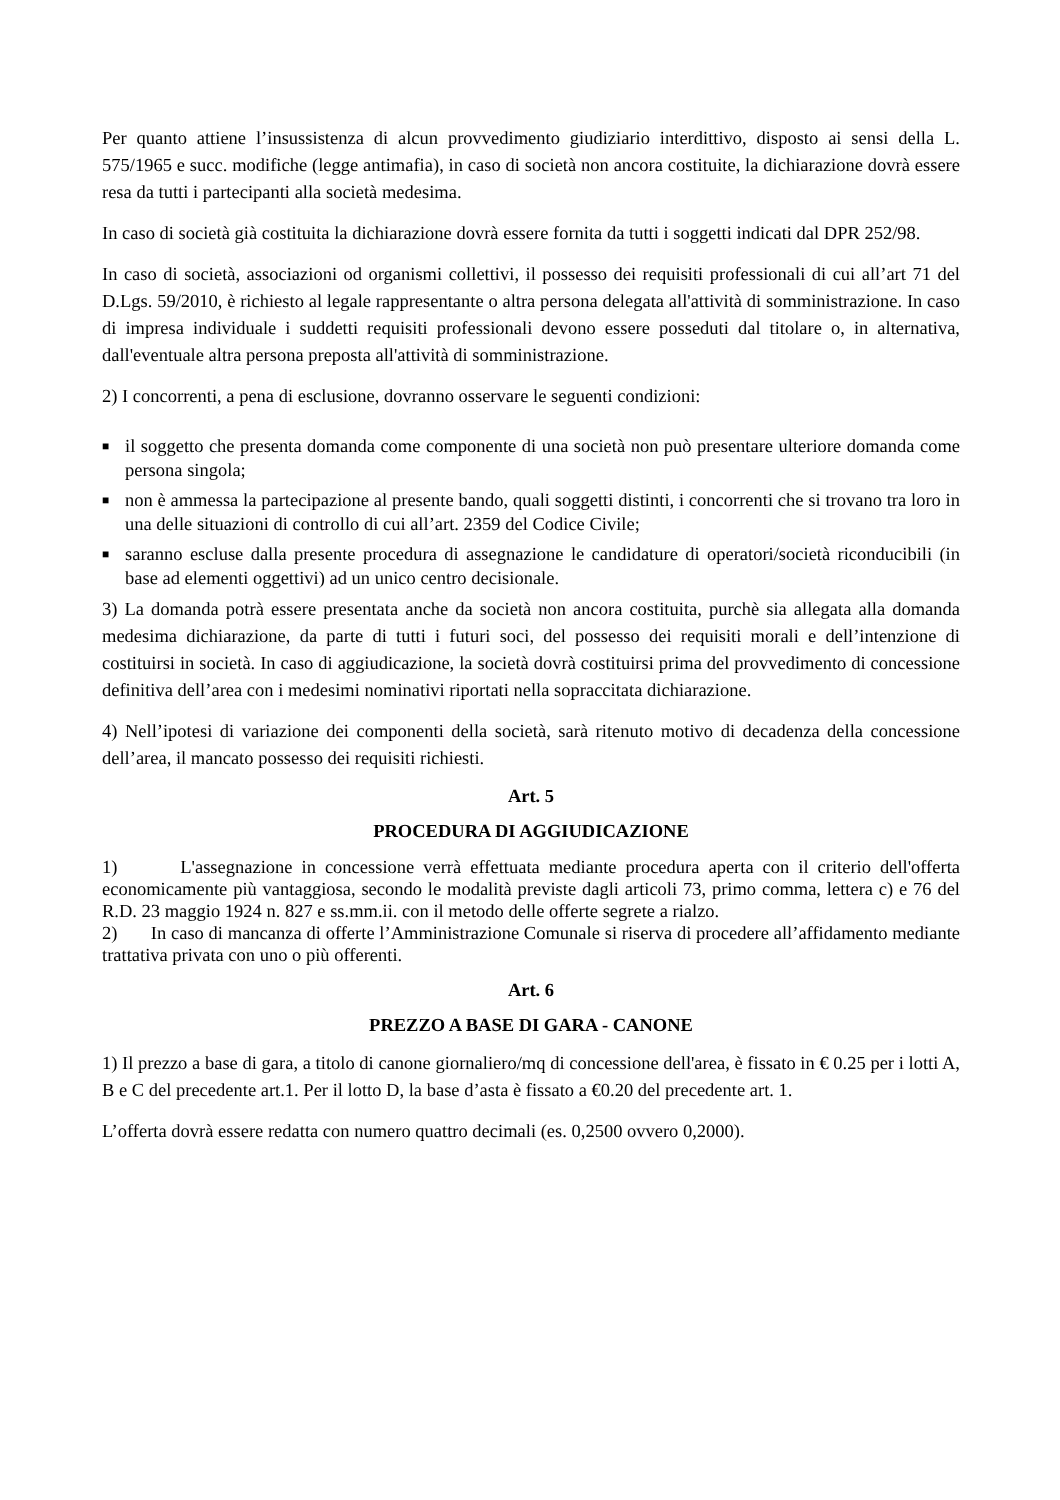Per quanto attiene l’insussistenza di alcun provvedimento giudiziario interdittivo, disposto ai sensi della L. 575/1965 e succ. modifiche (legge antimafia), in caso di società non ancora costituite, la dichiarazione dovrà essere resa da tutti i partecipanti alla società medesima.
In caso di società già costituita la dichiarazione dovrà essere fornita da tutti i soggetti indicati dal DPR 252/98.
In caso di società, associazioni od organismi collettivi, il possesso dei requisiti professionali di cui all’art 71 del D.Lgs. 59/2010, è richiesto al legale rappresentante o altra persona delegata all'attività di somministrazione. In caso di impresa individuale i suddetti requisiti professionali devono essere posseduti dal titolare o, in alternativa, dall'eventuale altra persona preposta all'attività di somministrazione.
2) I concorrenti, a pena di esclusione, dovranno osservare le seguenti condizioni:
■ il soggetto che presenta domanda come componente di una società non può presentare ulteriore domanda come persona singola;
■ non è ammessa la partecipazione al presente bando, quali soggetti distinti, i concorrenti che si trovano tra loro in una delle situazioni di controllo di cui all’art. 2359 del Codice Civile;
■ saranno escluse dalla presente procedura di assegnazione le candidature di operatori/società riconducibili (in base ad elementi oggettivi) ad un unico centro decisionale.
3) La domanda potrà essere presentata anche da società non ancora costituita, purchè sia allegata alla domanda medesima dichiarazione, da parte di tutti i futuri soci, del possesso dei requisiti morali e dell’intenzione di costituirsi in società. In caso di aggiudicazione, la società dovrà costituirsi prima del provvedimento di concessione definitiva dell’area con i medesimi nominativi riportati nella sopraccitata dichiarazione.
4) Nell’ipotesi di variazione dei componenti della società, sarà ritenuto motivo di decadenza della concessione dell’area, il mancato possesso dei requisiti richiesti.
Art. 5
PROCEDURA DI AGGIUDICAZIONE
1) L'assegnazione in concessione verrà effettuata mediante procedura aperta con il criterio dell'offerta economicamente più vantaggiosa, secondo le modalità previste dagli articoli 73, primo comma, lettera c) e 76 del R.D. 23 maggio 1924 n. 827 e ss.mm.ii. con il metodo delle offerte segrete a rialzo.
2) In caso di mancanza di offerte l’Amministrazione Comunale si riserva di procedere all’affidamento mediante trattativa privata con uno o più offerenti.
Art. 6
PREZZO A BASE DI GARA - CANONE
1) Il prezzo a base di gara, a titolo di canone giornaliero/mq di concessione dell'area, è fissato in € 0.25 per i lotti A, B e C del precedente art.1. Per il lotto D, la base d’asta è fissato a €0.20 del precedente art. 1.
L’offerta dovrà essere redatta con numero quattro decimali (es. 0,2500 ovvero 0,2000).